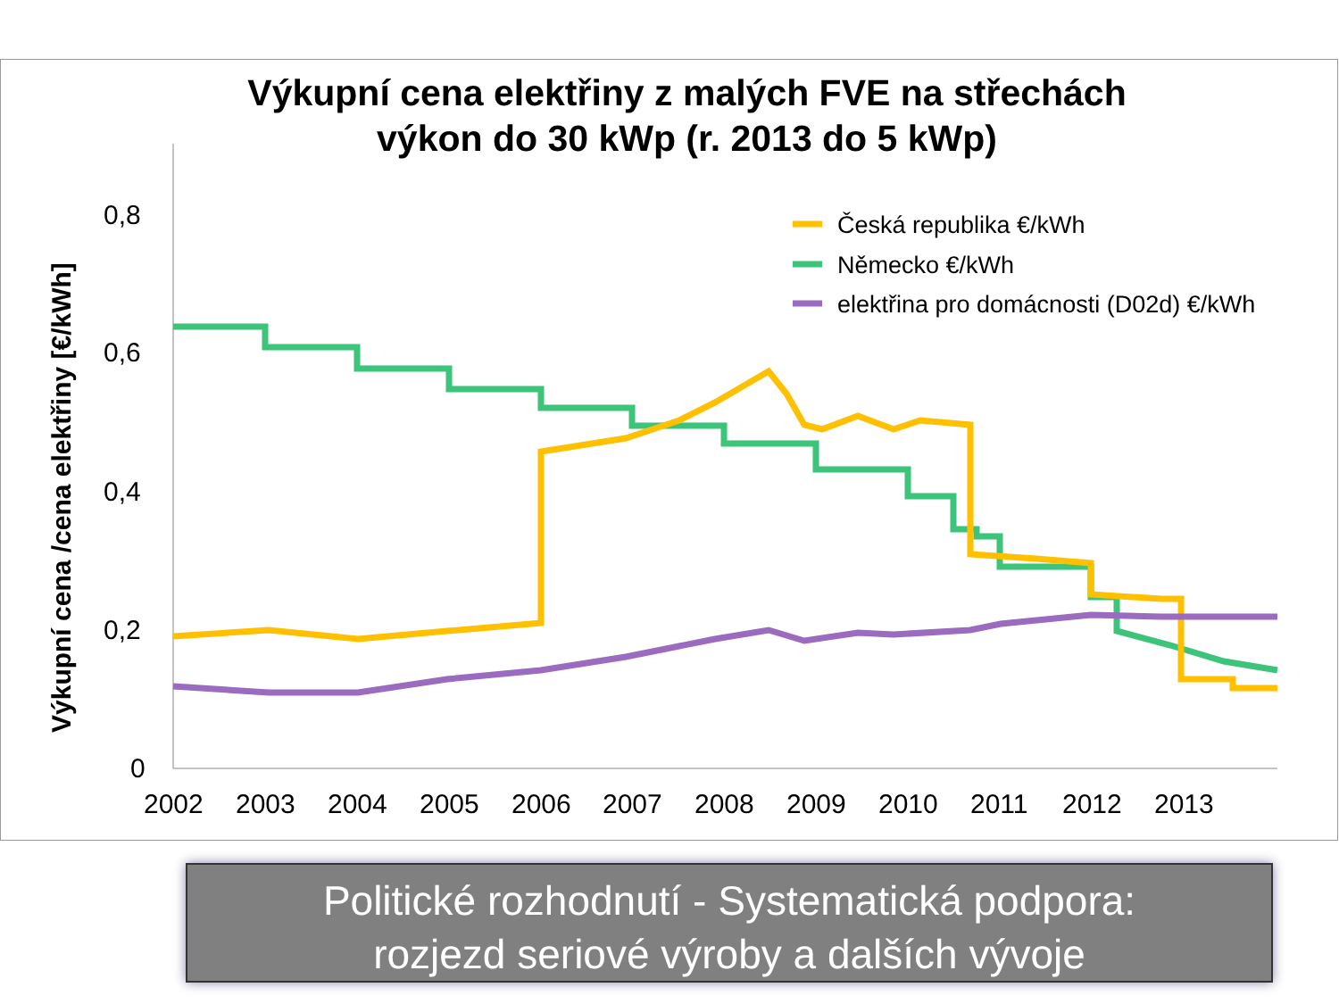Výkupní cena elektřiny z malých FVE na střechách
výkon do 30 kWp (r. 2013 do 5 kWp)
0,8
0,6
0,4
0,2
0
2002
2003
2004
2005
2006
2007
2008
2009
2010
2011
2012
2013
Výkupní cena /cena elektřiny [€/kWh]
Česká republika €/kWh
Německo €/kWh
elektřina pro domácnosti (D02d) €/kWh
Politické rozhodnutí - Systematická podpora:
rozjezd seriové výroby a dalších vývoje